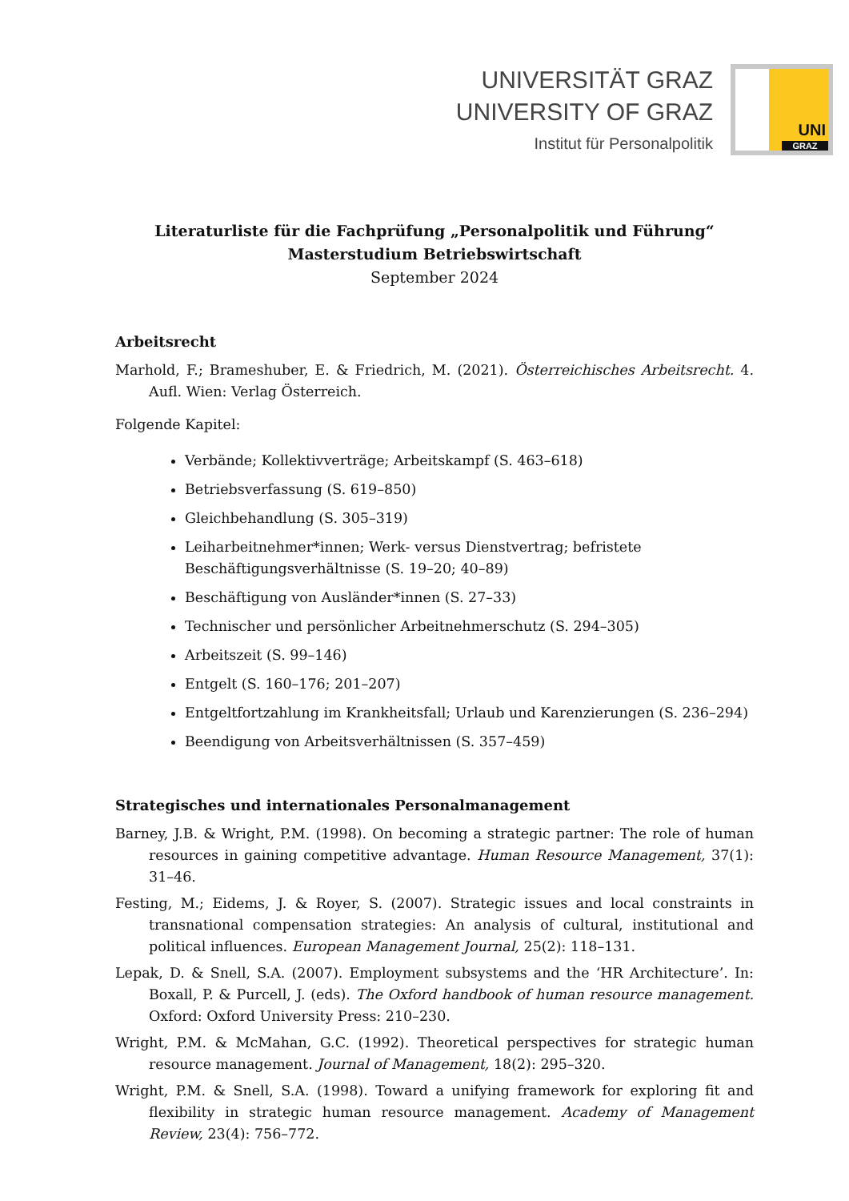UNIVERSITÄT GRAZ
UNIVERSITY OF GRAZ
Institut für Personalpolitik
UNI
GRAZ
Literaturliste für die Fachprüfung „Personalpolitik und Führung“
Masterstudium Betriebswirtschaft
September 2024
Arbeitsrecht
Marhold, F.; Brameshuber, E. & Friedrich, M. (2021). Österreichisches Arbeitsrecht. 4. Aufl. Wien: Verlag Österreich.
Folgende Kapitel:
Verbände; Kollektivverträge; Arbeitskampf (S. 463–618)
Betriebsverfassung (S. 619–850)
Gleichbehandlung (S. 305–319)
Leiharbeitnehmer*innen; Werk- versus Dienstvertrag; befristete Beschäftigungsverhältnisse (S. 19–20; 40–89)
Beschäftigung von Ausländer*innen (S. 27–33)
Technischer und persönlicher Arbeitnehmerschutz (S. 294–305)
Arbeitszeit (S. 99–146)
Entgelt (S. 160–176; 201–207)
Entgeltfortzahlung im Krankheitsfall; Urlaub und Karenzierungen (S. 236–294)
Beendigung von Arbeitsverhältnissen (S. 357–459)
Strategisches und internationales Personalmanagement
Barney, J.B. & Wright, P.M. (1998). On becoming a strategic partner: The role of human resources in gaining competitive advantage. Human Resource Management, 37(1): 31–46.
Festing, M.; Eidems, J. & Royer, S. (2007). Strategic issues and local constraints in transnational compensation strategies: An analysis of cultural, institutional and political influences. European Management Journal, 25(2): 118–131.
Lepak, D. & Snell, S.A. (2007). Employment subsystems and the ‘HR Architecture’. In: Boxall, P. & Purcell, J. (eds). The Oxford handbook of human resource management. Oxford: Oxford University Press: 210–230.
Wright, P.M. & McMahan, G.C. (1992). Theoretical perspectives for strategic human resource management. Journal of Management, 18(2): 295–320.
Wright, P.M. & Snell, S.A. (1998). Toward a unifying framework for exploring fit and flexibility in strategic human resource management. Academy of Management Review, 23(4): 756–772.